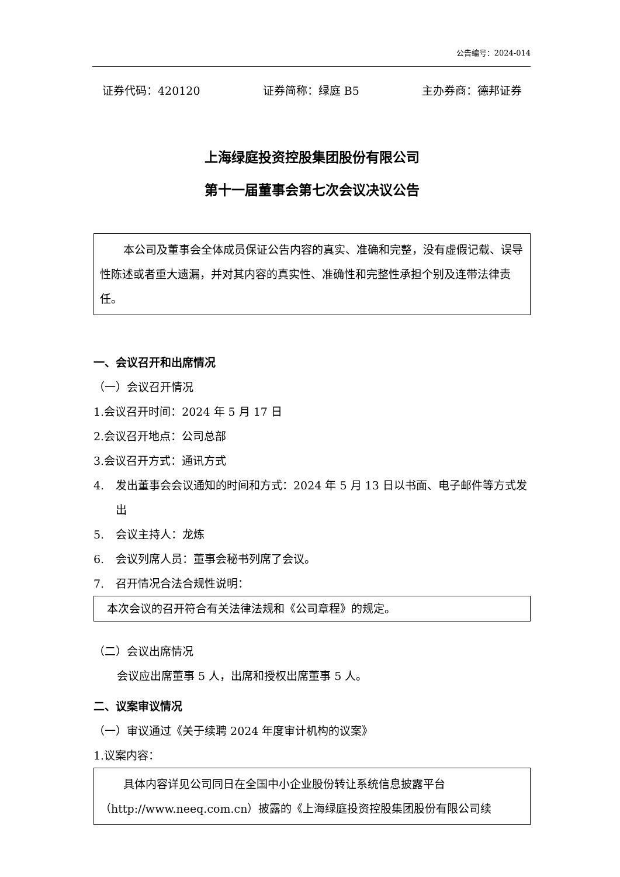公告编号：2024-014
证券代码：420120 证券简称：绿庭 B5 主办券商：德邦证券
上海绿庭投资控股集团股份有限公司
第十一届董事会第七次会议决议公告
本公司及董事会全体成员保证公告内容的真实、准确和完整，没有虚假记载、误导性陈述或者重大遗漏，并对其内容的真实性、准确性和完整性承担个别及连带法律责任。
一、会议召开和出席情况
（一）会议召开情况
1. 会议召开时间：2024 年 5 月 17 日
2. 会议召开地点：公司总部
3. 会议召开方式：通讯方式
4. 发出董事会会议通知的时间和方式：2024 年 5 月 13 日以书面、电子邮件等方式发出
5. 会议主持人：龙炼
6. 会议列席人员：董事会秘书列席了会议。
7. 召开情况合法合规性说明：
本次会议的召开符合有关法律法规和《公司章程》的规定。
（二）会议出席情况
会议应出席董事 5 人，出席和授权出席董事 5 人。
二、议案审议情况
（一）审议通过《关于续聘 2024 年度审计机构的议案》
1.议案内容：
具体内容详见公司同日在全国中小企业股份转让系统信息披露平台（http://www.neeq.com.cn）披露的《上海绿庭投资控股集团股份有限公司续